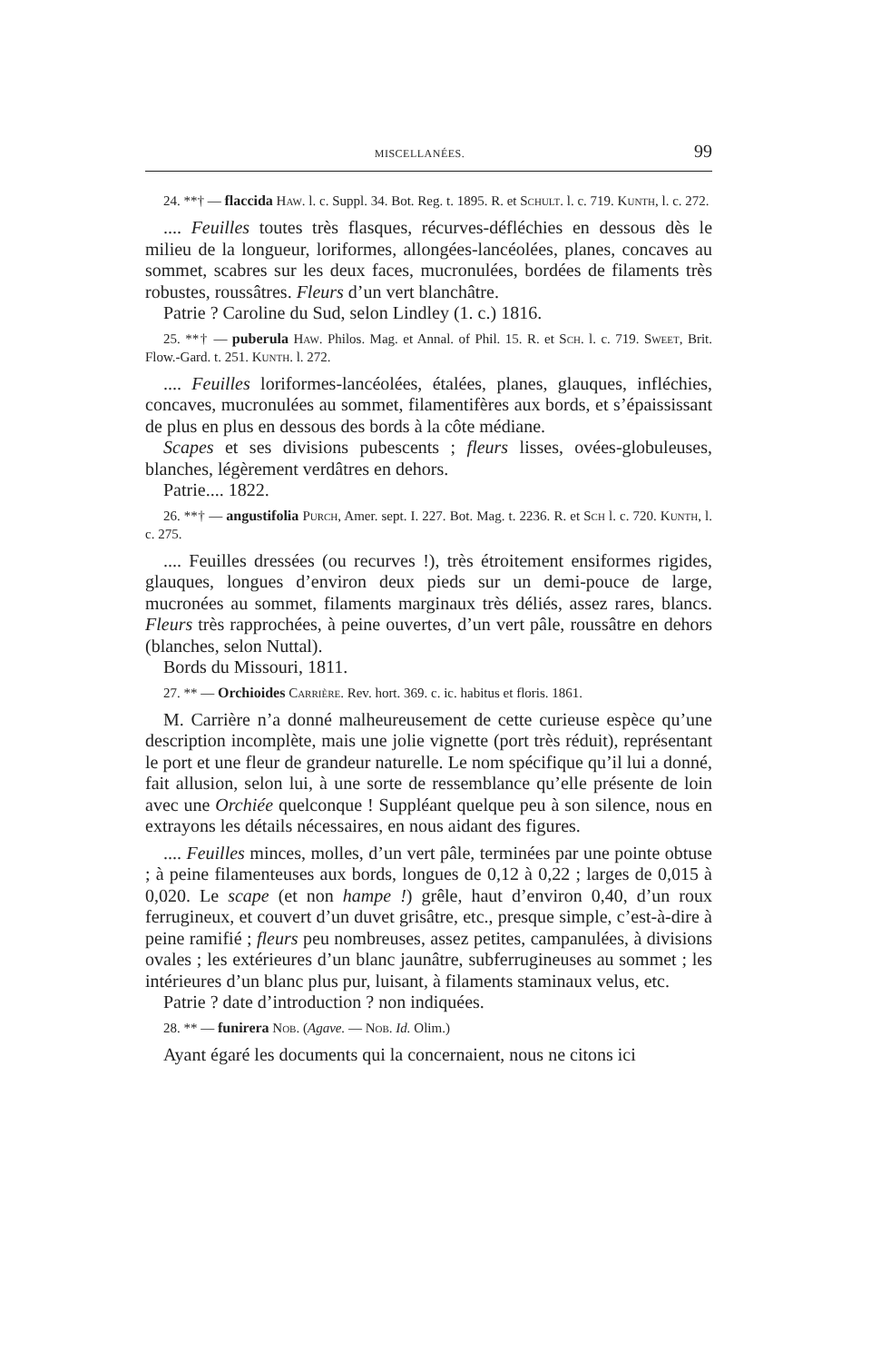MISCELLANÉES. 99
24. **† — flaccida Haw. l. c. Suppl. 34. Bot. Reg. t. 1895. R. et Schult. l. c. 719. Kunth, l. c. 272.
.... Feuilles toutes très flasques, récurves-défléchies en dessous dès le milieu de la longueur, loriformes, allongées-lancéolées, planes, concaves au sommet, scabres sur les deux faces, mucronulées, bordées de filaments très robustes, roussâtres. Fleurs d’un vert blanchâtre.
Patrie ? Caroline du Sud, selon Lindley (1. c.) 1816.
25. **† — puberula Haw. Philos. Mag. et Annal. of Phil. 15. R. et Sch. l. c. 719. Sweet, Brit. Flow.-Gard. t. 251. Kunth. l. 272.
.... Feuilles loriformes-lancéolées, étalées, planes, glauques, infléchies, concaves, mucronulées au sommet, filamentifères aux bords, et s’épaississant de plus en plus en dessous des bords à la côte médiane.
Scapes et ses divisions pubescents ; fleurs lisses, ovées-globuleuses, blanches, légèrement verdâtres en dehors.
Patrie.... 1822.
26. **† — angustifolia Purch, Amer. sept. I. 227. Bot. Mag. t. 2236. R. et Sch l. c. 720. Kunth, l. c. 275.
.... Feuilles dressées (ou recurves !), très étroitement ensiformes rigides, glauques, longues d’environ deux pieds sur un demi-pouce de large, mucronées au sommet, filaments marginaux très déliés, assez rares, blancs. Fleurs très rapprochées, à peine ouvertes, d’un vert pâle, roussâtre en dehors (blanches, selon Nuttal).
Bords du Missouri, 1811.
27. ** — Orchioides Carrière. Rev. hort. 369. c. ic. habitus et floris. 1861.
M. Carrière n’a donné malheureusement de cette curieuse espèce qu’une description incomplète, mais une jolie vignette (port très réduit), représentant le port et une fleur de grandeur naturelle. Le nom spécifique qu’il lui a donné, fait allusion, selon lui, à une sorte de ressemblance qu’elle présente de loin avec une Orchiée quelconque ! Suppléant quelque peu à son silence, nous en extrayons les détails nécessaires, en nous aidant des figures.
.... Feuilles minces, molles, d’un vert pâle, terminées par une pointe obtuse ; à peine filamenteuses aux bords, longues de 0,12 à 0,22 ; larges de 0,015 à 0,020. Le scape (et non hampe !) grêle, haut d’environ 0,40, d’un roux ferrugineux, et couvert d’un duvet grisâtre, etc., presque simple, c’est-à-dire à peine ramifié ; fleurs peu nombreuses, assez petites, campanulées, à divisions ovales ; les extérieures d’un blanc jaunâtre, subferrugineuses au sommet ; les intérieures d’un blanc plus pur, luisant, à filaments staminaux velus, etc.
Patrie ? date d’introduction ? non indiquées.
28. ** — funirera Nob. (Agave. — Nob. Id. Olim.)
Ayant égaré les documents qui la concernaient, nous ne citons ici